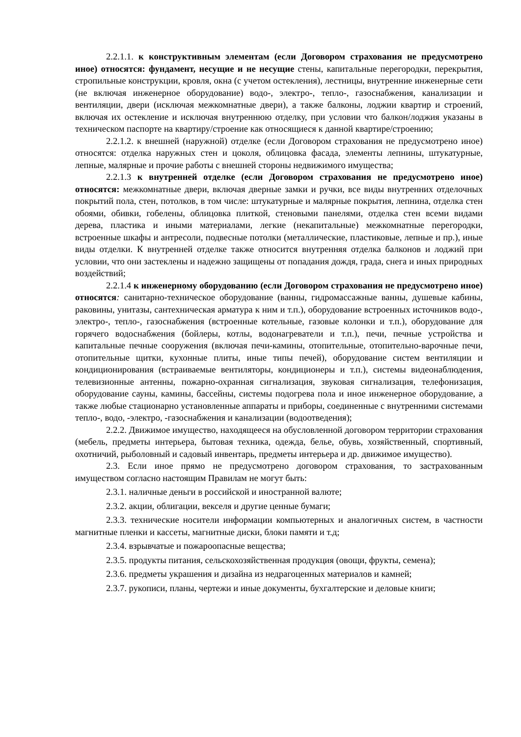2.2.1.1. к конструктивным элементам (если Договором страхования не предусмотрено иное) относятся: фундамент, несущие и не несущие стены, капитальные перегородки, перекрытия, стропильные конструкции, кровля, окна (с учетом остекления), лестницы, внутренние инженерные сети (не включая инженерное оборудование) водо-, электро-, тепло-, газоснабжения, канализации и вентиляции, двери (исключая межкомнатные двери), а также балконы, лоджии квартир и строений, включая их остекление и исключая внутреннюю отделку, при условии что балкон/лоджия указаны в техническом паспорте на квартиру/строение как относящиеся к данной квартире/строению;
2.2.1.2. к внешней (наружной) отделке (если Договором страхования не предусмотрено иное) относятся: отделка наружных стен и цоколя, облицовка фасада, элементы лепнины, штукатурные, лепные, малярные и прочие работы с внешней стороны недвижимого имущества;
2.2.1.3 к внутренней отделке (если Договором страхования не предусмотрено иное) относятся: межкомнатные двери, включая дверные замки и ручки, все виды внутренних отделочных покрытий пола, стен, потолков, в том числе: штукатурные и малярные покрытия, лепнина, отделка стен обоями, обивки, гобелены, облицовка плиткой, стеновыми панелями, отделка стен всеми видами дерева, пластика и иными материалами, легкие (некапитальные) межкомнатные перегородки, встроенные шкафы и антресоли, подвесные потолки (металлические, пластиковые, лепные и пр.), иные виды отделки. К внутренней отделке также относится внутренняя отделка балконов и лоджий при условии, что они застеклены и надежно защищены от попадания дождя, града, снега и иных природных воздействий;
2.2.1.4 к инженерному оборудованию (если Договором страхования не предусмотрено иное) относятся: санитарно-техническое оборудование (ванны, гидромассажные ванны, душевые кабины, раковины, унитазы, сантехническая арматура к ним и т.п.), оборудование встроенных источников водо-, электро-, тепло-, газоснабжения (встроенные котельные, газовые колонки и т.п.), оборудование для горячего водоснабжения (бойлеры, котлы, водонагреватели и т.п.), печи, печные устройства и капитальные печные сооружения (включая печи-камины, отопительные, отопительно-варочные печи, отопительные щитки, кухонные плиты, иные типы печей), оборудование систем вентиляции и кондиционирования (встраиваемые вентиляторы, кондиционеры и т.п.), системы видеонаблюдения, телевизионные антенны, пожарно-охранная сигнализация, звуковая сигнализация, телефонизация, оборудование сауны, камины, бассейны, системы подогрева пола и иное инженерное оборудование, а также любые стационарно установленные аппараты и приборы, соединенные с внутренними системами тепло-, водо, -электро, -газоснабжения и канализации (водоотведения);
2.2.2. Движимое имущество, находящееся на обусловленной договором территории страхования (мебель, предметы интерьера, бытовая техника, одежда, белье, обувь, хозяйственный, спортивный, охотничий, рыболовный и садовый инвентарь, предметы интерьера и др. движимое имущество).
2.3. Если иное прямо не предусмотрено договором страхования, то застрахованным имуществом согласно настоящим Правилам не могут быть:
2.3.1. наличные деньги в российской и иностранной валюте;
2.3.2. акции, облигации, векселя и другие ценные бумаги;
2.3.3. технические носители информации компьютерных и аналогичных систем, в частности магнитные пленки и кассеты, магнитные диски, блоки памяти и т.д;
2.3.4. взрывчатые и пожароопасные вещества;
2.3.5. продукты питания, сельскохозяйственная продукция (овощи, фрукты, семена);
2.3.6. предметы украшения и дизайна из недрагоценных материалов и камней;
2.3.7. рукописи, планы, чертежи и иные документы, бухгалтерские и деловые книги;